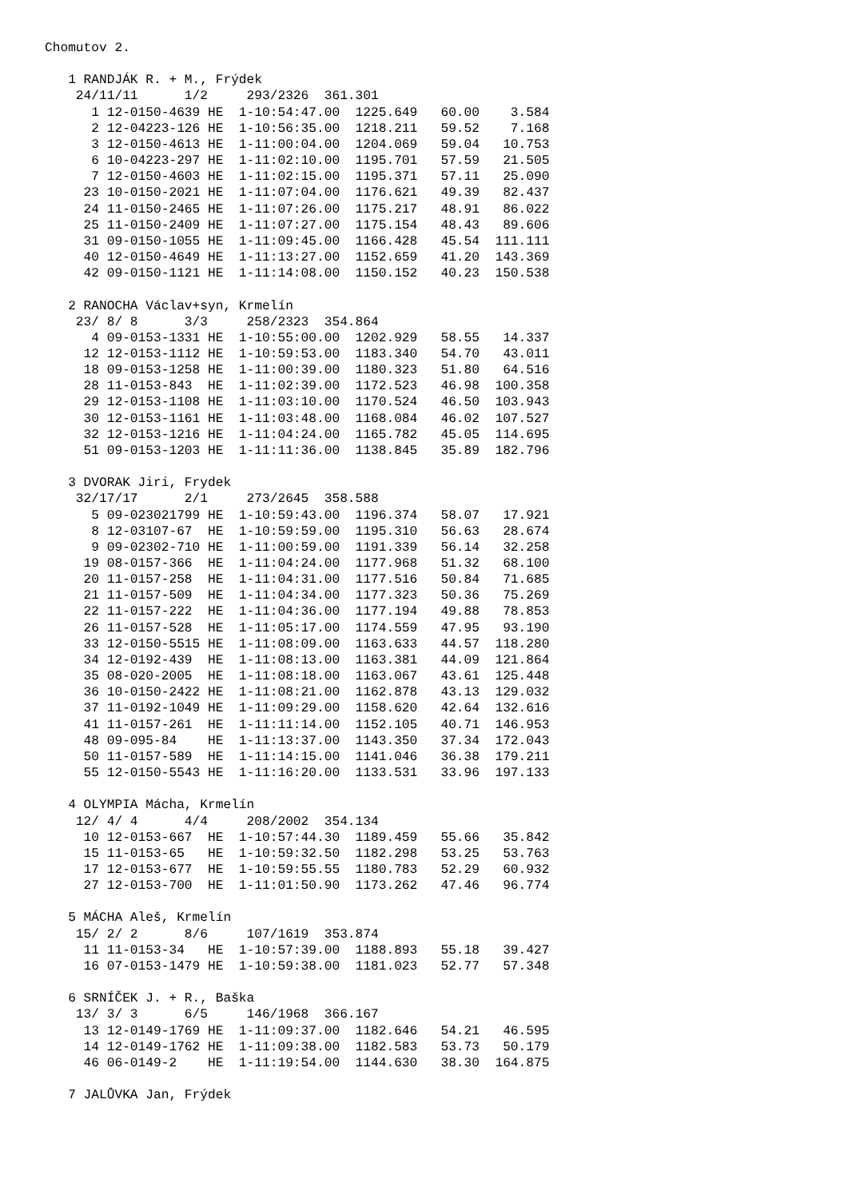Chomutov 2.

   1 RANDJÁK R. + M., Frýdek
    24/11/11      1/2     293/2326  361.301
      1 12-0150-4639 HE  1-10:54:47.00  1225.649   60.00    3.584
      2 12-04223-126 HE  1-10:56:35.00  1218.211   59.52    7.168
      3 12-0150-4613 HE  1-11:00:04.00  1204.069   59.04   10.753
      6 10-04223-297 HE  1-11:02:10.00  1195.701   57.59   21.505
      7 12-0150-4603 HE  1-11:02:15.00  1195.371   57.11   25.090
     23 10-0150-2021 HE  1-11:07:04.00  1176.621   49.39   82.437
     24 11-0150-2465 HE  1-11:07:26.00  1175.217   48.91   86.022
     25 11-0150-2409 HE  1-11:07:27.00  1175.154   48.43   89.606
     31 09-0150-1055 HE  1-11:09:45.00  1166.428   45.54  111.111
     40 12-0150-4649 HE  1-11:13:27.00  1152.659   41.20  143.369
     42 09-0150-1121 HE  1-11:14:08.00  1150.152   40.23  150.538

   2 RANOCHA Václav+syn, Krmelín
    23/ 8/ 8      3/3     258/2323  354.864
      4 09-0153-1331 HE  1-10:55:00.00  1202.929   58.55   14.337
     12 12-0153-1112 HE  1-10:59:53.00  1183.340   54.70   43.011
     18 09-0153-1258 HE  1-11:00:39.00  1180.323   51.80   64.516
     28 11-0153-843  HE  1-11:02:39.00  1172.523   46.98  100.358
     29 12-0153-1108 HE  1-11:03:10.00  1170.524   46.50  103.943
     30 12-0153-1161 HE  1-11:03:48.00  1168.084   46.02  107.527
     32 12-0153-1216 HE  1-11:04:24.00  1165.782   45.05  114.695
     51 09-0153-1203 HE  1-11:11:36.00  1138.845   35.89  182.796

   3 DVORAK Jiri, Frydek
    32/17/17      2/1     273/2645  358.588
      5 09-023021799 HE  1-10:59:43.00  1196.374   58.07   17.921
      8 12-03107-67  HE  1-10:59:59.00  1195.310   56.63   28.674
      9 09-02302-710 HE  1-11:00:59.00  1191.339   56.14   32.258
     19 08-0157-366  HE  1-11:04:24.00  1177.968   51.32   68.100
     20 11-0157-258  HE  1-11:04:31.00  1177.516   50.84   71.685
     21 11-0157-509  HE  1-11:04:34.00  1177.323   50.36   75.269
     22 11-0157-222  HE  1-11:04:36.00  1177.194   49.88   78.853
     26 11-0157-528  HE  1-11:05:17.00  1174.559   47.95   93.190
     33 12-0150-5515 HE  1-11:08:09.00  1163.633   44.57  118.280
     34 12-0192-439  HE  1-11:08:13.00  1163.381   44.09  121.864
     35 08-020-2005  HE  1-11:08:18.00  1163.067   43.61  125.448
     36 10-0150-2422 HE  1-11:08:21.00  1162.878   43.13  129.032
     37 11-0192-1049 HE  1-11:09:29.00  1158.620   42.64  132.616
     41 11-0157-261  HE  1-11:11:14.00  1152.105   40.71  146.953
     48 09-095-84    HE  1-11:13:37.00  1143.350   37.34  172.043
     50 11-0157-589  HE  1-11:14:15.00  1141.046   36.38  179.211
     55 12-0150-5543 HE  1-11:16:20.00  1133.531   33.96  197.133

   4 OLYMPIA Mácha, Krmelín
    12/ 4/ 4      4/4     208/2002  354.134
     10 12-0153-667  HE  1-10:57:44.30  1189.459   55.66   35.842
     15 11-0153-65   HE  1-10:59:32.50  1182.298   53.25   53.763
     17 12-0153-677  HE  1-10:59:55.55  1180.783   52.29   60.932
     27 12-0153-700  HE  1-11:01:50.90  1173.262   47.46   96.774

   5 MÁCHA Aleš, Krmelín
    15/ 2/ 2      8/6     107/1619  353.874
     11 11-0153-34   HE  1-10:57:39.00  1188.893   55.18   39.427
     16 07-0153-1479 HE  1-10:59:38.00  1181.023   52.77   57.348

   6 SRNÍČEK J. + R., Baška
    13/ 3/ 3      6/5     146/1968  366.167
     13 12-0149-1769 HE  1-11:09:37.00  1182.646   54.21   46.595
     14 12-0149-1762 HE  1-11:09:38.00  1182.583   53.73   50.179
     46 06-0149-2    HE  1-11:19:54.00  1144.630   38.30  164.875

   7 JALŮVKA Jan, Frýdek